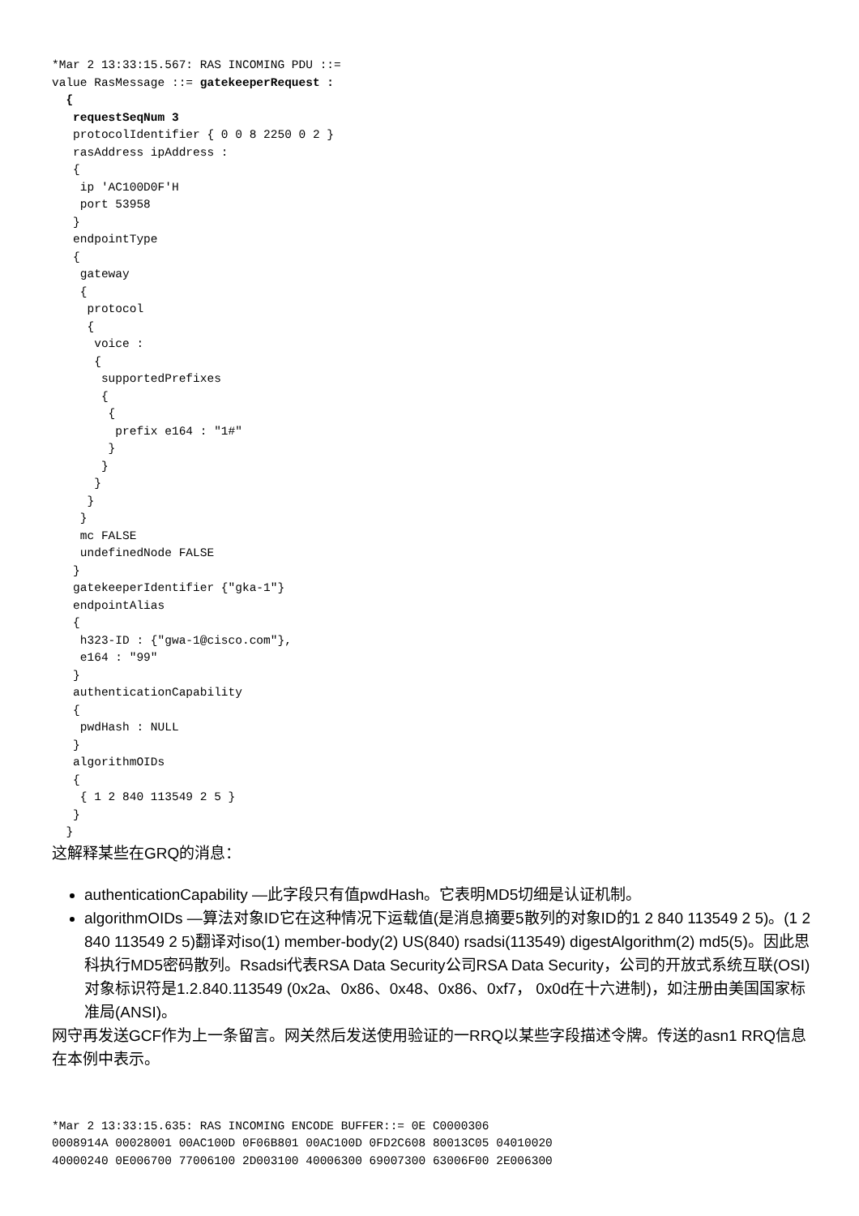*Mar 2 13:33:15.567: RAS INCOMING PDU ::=
value RasMessage ::= gatekeeperRequest :
  {
   requestSeqNum 3
   protocolIdentifier { 0 0 8 2250 0 2 }
   rasAddress ipAddress :
   {
    ip 'AC100D0F'H
    port 53958
   }
   endpointType
   {
    gateway
    {
     protocol
     {
      voice :
      {
       supportedPrefixes
       {
        {
         prefix e164 : "1#"
        }
       }
      }
     }
    }
    mc FALSE
    undefinedNode FALSE
   }
   gatekeeperIdentifier {"gka-1"}
   endpointAlias
   {
    h323-ID : {"gwa-1@cisco.com"},
    e164 : "99"
   }
   authenticationCapability
   {
    pwdHash : NULL
   }
   algorithmOIDs
   {
    { 1 2 840 113549 2 5 }
   }
  }
这解释某些在GRQ的消息：
authenticationCapability —此字段只有值pwdHash。它表明MD5切细是认证机制。
algorithmOIDs —算法对象ID它在这种情况下运载值(是消息摘要5散列的对象ID的1 2 840 113549 2 5)。(1 2 840 113549 2 5)翻译对iso(1) member-body(2) US(840) rsadsi(113549) digestAlgorithm(2) md5(5)。因此思科执行MD5密码散列。Rsadsi代表RSA Data Security公司RSA Data Security，公司的开放式系统互联(OSI)对象标识符是1.2.840.113549 (0x2a、0x86、0x48、0x86、0xf7， 0x0d在十六进制)，如注册由美国国家标准局(ANSI)。
网守再发送GCF作为上一条留言。网关然后发送使用验证的一RRQ以某些字段描述令牌。传送的asn1 RRQ信息在本例中表示。
*Mar 2 13:33:15.635: RAS INCOMING ENCODE BUFFER::= 0E C0000306
0008914A 00028001 00AC100D 0F06B801 00AC100D 0FD2C608 80013C05 04010020
40000240 0E006700 77006100 2D003100 40006300 69007300 63006F00 2E006300